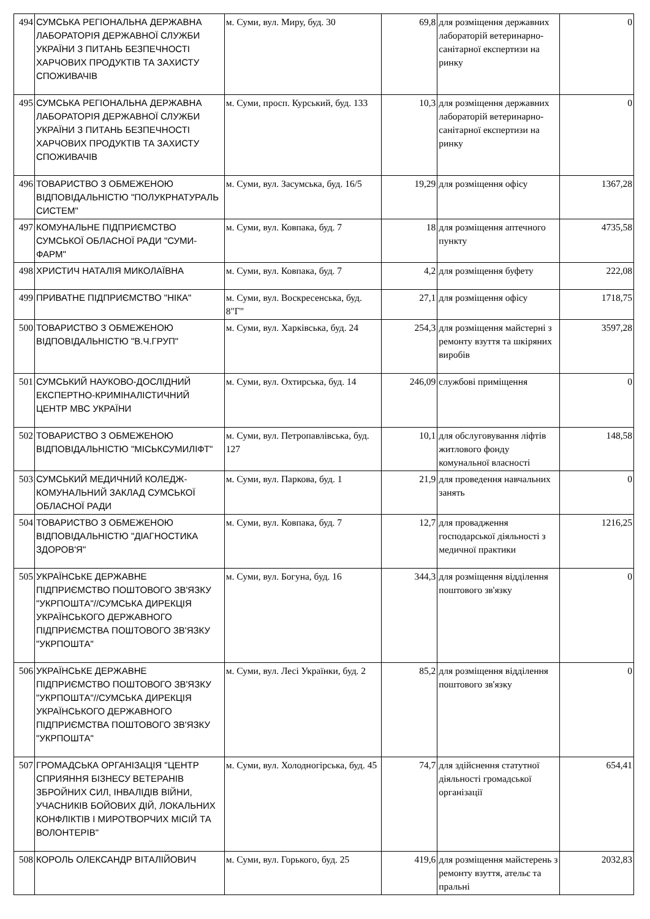| 494 | СУМСЬКА РЕГІОНАЛЬНА ДЕРЖАВНА ЛАБОРАТОРІЯ ДЕРЖАВНОЇ СЛУЖБИ УКРАЇНИ З ПИТАНЬ БЕЗПЕЧНОСТІ ХАРЧОВИХ ПРОДУКТІВ ТА ЗАХИСТУ СПОЖИВАЧІВ | м. Суми, вул. Миру, буд. 30 | 69,8 | для розміщення державних лабораторій ветеринарно-санітарної експертизи на ринку | 0 |
| 495 | СУМСЬКА РЕГІОНАЛЬНА ДЕРЖАВНА ЛАБОРАТОРІЯ ДЕРЖАВНОЇ СЛУЖБИ УКРАЇНИ З ПИТАНЬ БЕЗПЕЧНОСТІ ХАРЧОВИХ ПРОДУКТІВ ТА ЗАХИСТУ СПОЖИВАЧІВ | м. Суми, просп. Курський, буд. 133 | 10,3 | для розміщення державних лабораторій ветеринарно-санітарної експертизи на ринку | 0 |
| 496 | ТОВАРИСТВО З ОБМЕЖЕНОЮ ВІДПОВІДАЛЬНІСТЮ "ПОЛУКРНАТУРАЛЬ СИСТЕМ" | м. Суми, вул. Засумська, буд. 16/5 | 19,29 | для розміщення офісу | 1367,28 |
| 497 | КОМУНАЛЬНЕ ПІДПРИЄМСТВО СУМСЬКОЇ ОБЛАСНОЇ РАДИ "СУМИ-ФАРМ" | м. Суми, вул. Ковпака, буд. 7 | 18 | для розміщення аптечного пункту | 4735,58 |
| 498 | ХРИСТИЧ НАТАЛІЯ МИКОЛАЇВНА | м. Суми, вул. Ковпака, буд. 7 | 4,2 | для розміщення буфету | 222,08 |
| 499 | ПРИВАТНЕ ПІДПРИЄМСТВО "НІКА" | м. Суми, вул. Воскресенська, буд. 8"Г" | 27,1 | для розміщення офісу | 1718,75 |
| 500 | ТОВАРИСТВО З ОБМЕЖЕНОЮ ВІДПОВІДАЛЬНІСТЮ "В.Ч.ГРУП" | м. Суми, вул. Харківська, буд. 24 | 254,3 | для розміщення майстерні з ремонту взуття та шкіряних виробів | 3597,28 |
| 501 | СУМСЬКИЙ НАУКОВО-ДОСЛІДНИЙ ЕКСПЕРТНО-КРИМІНАЛІСТИЧНИЙ ЦЕНТР МВС УКРАЇНИ | м. Суми, вул. Охтирська, буд. 14 | 246,09 | службові приміщення | 0 |
| 502 | ТОВАРИСТВО З ОБМЕЖЕНОЮ ВІДПОВІДАЛЬНІСТЮ "МІСЬКСУМИЛІФТ" | м. Суми, вул. Петропавлівська, буд. 127 | 10,1 | для обслуговування ліфтів житлового фонду комунальної власності | 148,58 |
| 503 | СУМСЬКИЙ МЕДИЧНИЙ КОЛЕДЖ-КОМУНАЛЬНИЙ ЗАКЛАД СУМСЬКОЇ ОБЛАСНОЇ РАДИ | м. Суми, вул. Паркова, буд. 1 | 21,9 | для проведення навчальних занять | 0 |
| 504 | ТОВАРИСТВО З ОБМЕЖЕНОЮ ВІДПОВІДАЛЬНІСТЮ "ДІАГНОСТИКА ЗДОРОВ'Я" | м. Суми, вул. Ковпака, буд. 7 | 12,7 | для провадження господарської діяльності з медичної практики | 1216,25 |
| 505 | УКРАЇНСЬКЕ ДЕРЖАВНЕ ПІДПРИЄМСТВО ПОШТОВОГО ЗВ'ЯЗКУ "УКРПОШТА"//СУМСЬКА ДИРЕКЦІЯ УКРАЇНСЬКОГО ДЕРЖАВНОГО ПІДПРИЄМСТВА ПОШТОВОГО ЗВ'ЯЗКУ "УКРПОШТА" | м. Суми, вул. Богуна, буд. 16 | 344,3 | для розміщення відділення поштового зв'язку | 0 |
| 506 | УКРАЇНСЬКЕ ДЕРЖАВНЕ ПІДПРИЄМСТВО ПОШТОВОГО ЗВ'ЯЗКУ "УКРПОШТА"//СУМСЬКА ДИРЕКЦІЯ УКРАЇНСЬКОГО ДЕРЖАВНОГО ПІДПРИЄМСТВА ПОШТОВОГО ЗВ'ЯЗКУ "УКРПОШТА" | м. Суми, вул. Лесі Українки, буд. 2 | 85,2 | для розміщення відділення поштового зв'язку | 0 |
| 507 | ГРОМАДСЬКА ОРГАНІЗАЦІЯ "ЦЕНТР СПРИЯННЯ БІЗНЕСУ ВЕТЕРАНІВ ЗБРОЙНИХ СИЛ, ІНВАЛІДІВ ВІЙНИ, УЧАСНИКІВ БОЙОВИХ ДІЙ, ЛОКАЛЬНИХ КОНФЛІКТІВ І МИРОТВОРЧИХ МІСІЙ ТА ВОЛОНТЕРІВ" | м. Суми, вул. Холодногірська, буд. 45 | 74,7 | для здійснення статутної діяльності громадської організації | 654,41 |
| 508 | КОРОЛЬ ОЛЕКСАНДР ВІТАЛІЙОВИЧ | м. Суми, вул. Горького, буд. 25 | 419,6 | для розміщення майстерень з ремонту взуття, ательє та пральні | 2032,83 |